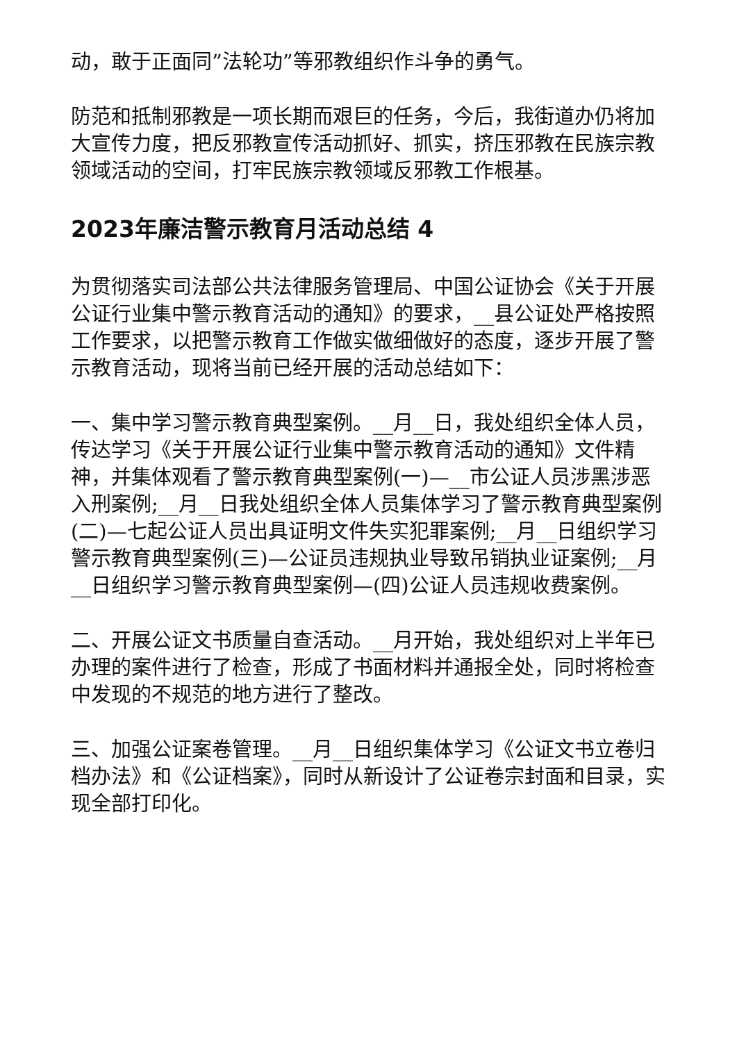动，敢于正面同”法轮功”等邪教组织作斗争的勇气。
防范和抵制邪教是一项长期而艰巨的任务，今后，我街道办仍将加大宣传力度，把反邪教宣传活动抓好、抓实，挤压邪教在民族宗教领域活动的空间，打牢民族宗教领域反邪教工作根基。
2023年廉洁警示教育月活动总结 4
为贯彻落实司法部公共法律服务管理局、中国公证协会《关于开展公证行业集中警示教育活动的通知》的要求，__县公证处严格按照工作要求，以把警示教育工作做实做细做好的态度，逐步开展了警示教育活动，现将当前已经开展的活动总结如下：
一、集中学习警示教育典型案例。__月__日，我处组织全体人员，传达学习《关于开展公证行业集中警示教育活动的通知》文件精神，并集体观看了警示教育典型案例(一)—__市公证人员涉黑涉恶入刑案例;__月__日我处组织全体人员集体学习了警示教育典型案例(二)—七起公证人员出具证明文件失实犯罪案例;__月__日组织学习警示教育典型案例(三)—公证员违规执业导致吊销执业证案例;__月__日组织学习警示教育典型案例—(四)公证人员违规收费案例。
二、开展公证文书质量自查活动。__月开始，我处组织对上半年已办理的案件进行了检查，形成了书面材料并通报全处，同时将检查中发现的不规范的地方进行了整改。
三、加强公证案卷管理。__月__日组织集体学习《公证文书立卷归档办法》和《公证档案》，同时从新设计了公证卷宗封面和目录，实现全部打印化。